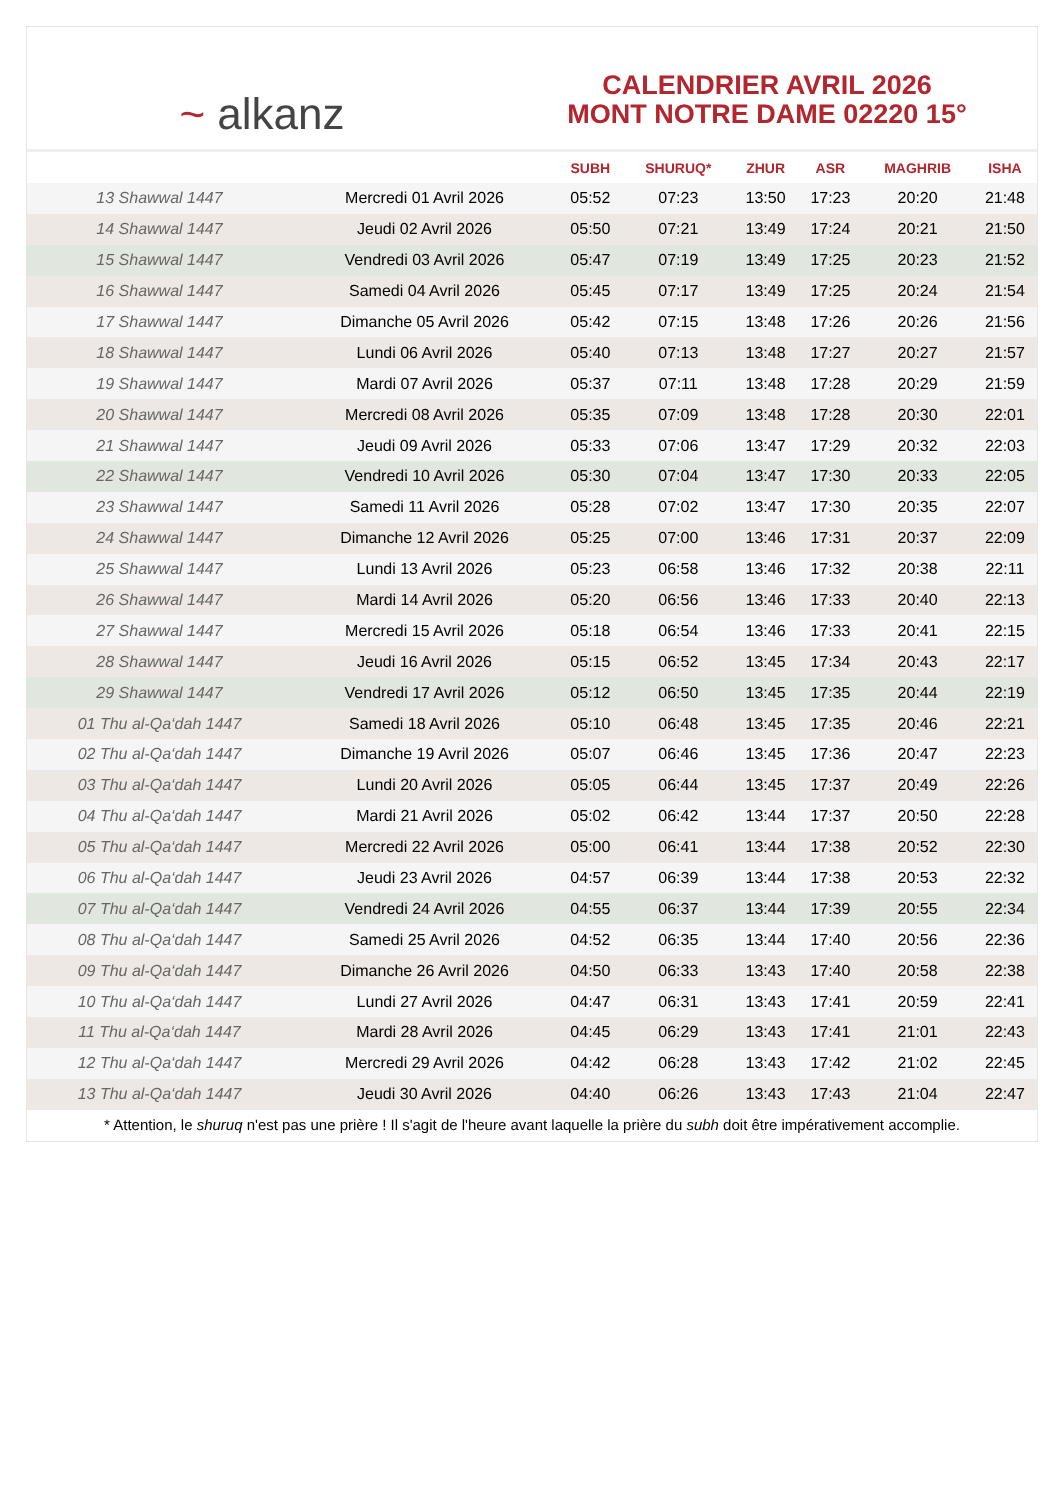~ alkanz
CALENDRIER AVRIL 2026
MONT NOTRE DAME 02220 15°
| | | SUBH | SHURUQ* | ZHUR | ASR | MAGHRIB | ISHA |
| --- | --- | --- | --- | --- | --- | --- | --- |
| 13 Shawwal 1447 | Mercredi 01 Avril 2026 | 05:52 | 07:23 | 13:50 | 17:23 | 20:20 | 21:48 |
| 14 Shawwal 1447 | Jeudi 02 Avril 2026 | 05:50 | 07:21 | 13:49 | 17:24 | 20:21 | 21:50 |
| 15 Shawwal 1447 | Vendredi 03 Avril 2026 | 05:47 | 07:19 | 13:49 | 17:25 | 20:23 | 21:52 |
| 16 Shawwal 1447 | Samedi 04 Avril 2026 | 05:45 | 07:17 | 13:49 | 17:25 | 20:24 | 21:54 |
| 17 Shawwal 1447 | Dimanche 05 Avril 2026 | 05:42 | 07:15 | 13:48 | 17:26 | 20:26 | 21:56 |
| 18 Shawwal 1447 | Lundi 06 Avril 2026 | 05:40 | 07:13 | 13:48 | 17:27 | 20:27 | 21:57 |
| 19 Shawwal 1447 | Mardi 07 Avril 2026 | 05:37 | 07:11 | 13:48 | 17:28 | 20:29 | 21:59 |
| 20 Shawwal 1447 | Mercredi 08 Avril 2026 | 05:35 | 07:09 | 13:48 | 17:28 | 20:30 | 22:01 |
| 21 Shawwal 1447 | Jeudi 09 Avril 2026 | 05:33 | 07:06 | 13:47 | 17:29 | 20:32 | 22:03 |
| 22 Shawwal 1447 | Vendredi 10 Avril 2026 | 05:30 | 07:04 | 13:47 | 17:30 | 20:33 | 22:05 |
| 23 Shawwal 1447 | Samedi 11 Avril 2026 | 05:28 | 07:02 | 13:47 | 17:30 | 20:35 | 22:07 |
| 24 Shawwal 1447 | Dimanche 12 Avril 2026 | 05:25 | 07:00 | 13:46 | 17:31 | 20:37 | 22:09 |
| 25 Shawwal 1447 | Lundi 13 Avril 2026 | 05:23 | 06:58 | 13:46 | 17:32 | 20:38 | 22:11 |
| 26 Shawwal 1447 | Mardi 14 Avril 2026 | 05:20 | 06:56 | 13:46 | 17:33 | 20:40 | 22:13 |
| 27 Shawwal 1447 | Mercredi 15 Avril 2026 | 05:18 | 06:54 | 13:46 | 17:33 | 20:41 | 22:15 |
| 28 Shawwal 1447 | Jeudi 16 Avril 2026 | 05:15 | 06:52 | 13:45 | 17:34 | 20:43 | 22:17 |
| 29 Shawwal 1447 | Vendredi 17 Avril 2026 | 05:12 | 06:50 | 13:45 | 17:35 | 20:44 | 22:19 |
| 01 Thu al-Qa‘dah 1447 | Samedi 18 Avril 2026 | 05:10 | 06:48 | 13:45 | 17:35 | 20:46 | 22:21 |
| 02 Thu al-Qa‘dah 1447 | Dimanche 19 Avril 2026 | 05:07 | 06:46 | 13:45 | 17:36 | 20:47 | 22:23 |
| 03 Thu al-Qa‘dah 1447 | Lundi 20 Avril 2026 | 05:05 | 06:44 | 13:45 | 17:37 | 20:49 | 22:26 |
| 04 Thu al-Qa‘dah 1447 | Mardi 21 Avril 2026 | 05:02 | 06:42 | 13:44 | 17:37 | 20:50 | 22:28 |
| 05 Thu al-Qa‘dah 1447 | Mercredi 22 Avril 2026 | 05:00 | 06:41 | 13:44 | 17:38 | 20:52 | 22:30 |
| 06 Thu al-Qa‘dah 1447 | Jeudi 23 Avril 2026 | 04:57 | 06:39 | 13:44 | 17:38 | 20:53 | 22:32 |
| 07 Thu al-Qa‘dah 1447 | Vendredi 24 Avril 2026 | 04:55 | 06:37 | 13:44 | 17:39 | 20:55 | 22:34 |
| 08 Thu al-Qa‘dah 1447 | Samedi 25 Avril 2026 | 04:52 | 06:35 | 13:44 | 17:40 | 20:56 | 22:36 |
| 09 Thu al-Qa‘dah 1447 | Dimanche 26 Avril 2026 | 04:50 | 06:33 | 13:43 | 17:40 | 20:58 | 22:38 |
| 10 Thu al-Qa‘dah 1447 | Lundi 27 Avril 2026 | 04:47 | 06:31 | 13:43 | 17:41 | 20:59 | 22:41 |
| 11 Thu al-Qa‘dah 1447 | Mardi 28 Avril 2026 | 04:45 | 06:29 | 13:43 | 17:41 | 21:01 | 22:43 |
| 12 Thu al-Qa‘dah 1447 | Mercredi 29 Avril 2026 | 04:42 | 06:28 | 13:43 | 17:42 | 21:02 | 22:45 |
| 13 Thu al-Qa‘dah 1447 | Jeudi 30 Avril 2026 | 04:40 | 06:26 | 13:43 | 17:43 | 21:04 | 22:47 |
* Attention, le shuruq n'est pas une prière ! Il s'agit de l'heure avant laquelle la prière du subh doit être impérativement accomplie.